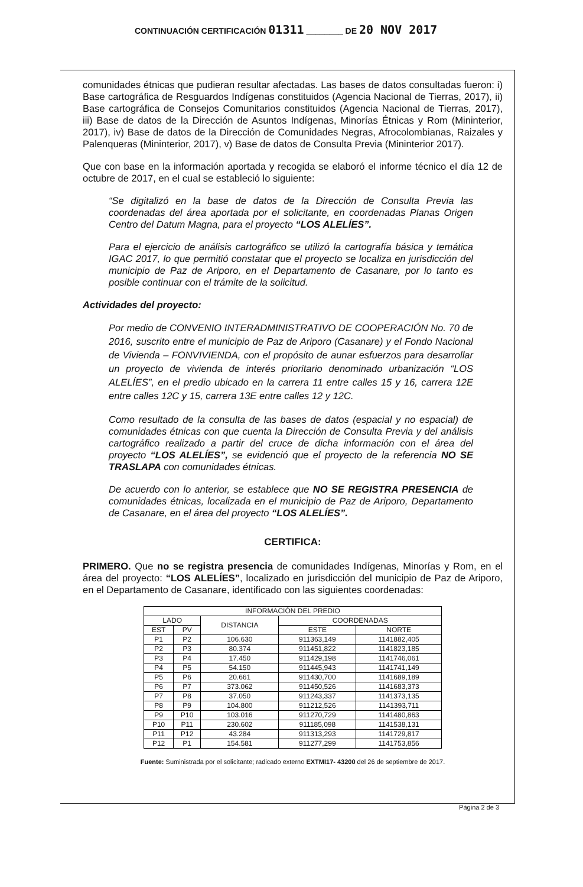CONTINUACIÓN CERTIFICACIÓN 01311 ________ DE 20 NOV 2017
comunidades étnicas que pudieran resultar afectadas. Las bases de datos consultadas fueron: i) Base cartográfica de Resguardos Indígenas constituidos (Agencia Nacional de Tierras, 2017), ii) Base cartográfica de Consejos Comunitarios constituidos (Agencia Nacional de Tierras, 2017), iii) Base de datos de la Dirección de Asuntos Indígenas, Minorías Étnicas y Rom (Mininterior, 2017), iv) Base de datos de la Dirección de Comunidades Negras, Afrocolombianas, Raizales y Palenqueras (Mininterior, 2017), v) Base de datos de Consulta Previa (Mininterior 2017).
Que con base en la información aportada y recogida se elaboró el informe técnico el día 12 de octubre de 2017, en el cual se estableció lo siguiente:
“Se digitalizó en la base de datos de la Dirección de Consulta Previa las coordenadas del área aportada por el solicitante, en coordenadas Planas Origen Centro del Datum Magna, para el proyecto “LOS ALELÍES”.
Para el ejercicio de análisis cartográfico se utilizó la cartografía básica y temática IGAC 2017, lo que permitió constatar que el proyecto se localiza en jurisdicción del municipio de Paz de Ariporo, en el Departamento de Casanare, por lo tanto es posible continuar con el trámite de la solicitud.
Actividades del proyecto:
Por medio de CONVENIO INTERADMINISTRATIVO DE COOPERACIÓN No. 70 de 2016, suscrito entre el municipio de Paz de Ariporo (Casanare) y el Fondo Nacional de Vivienda – FONVIVIENDA, con el propósito de aunar esfuerzos para desarrollar un proyecto de vivienda de interés prioritario denominado urbanización “LOS ALELÍES”, en el predio ubicado en la carrera 11 entre calles 15 y 16, carrera 12E entre calles 12C y 15, carrera 13E entre calles 12 y 12C.
Como resultado de la consulta de las bases de datos (espacial y no espacial) de comunidades étnicas con que cuenta la Dirección de Consulta Previa y del análisis cartográfico realizado a partir del cruce de dicha información con el área del proyecto “LOS ALELÍES”, se evidenció que el proyecto de la referencia NO SE TRASLAPA con comunidades étnicas.
De acuerdo con lo anterior, se establece que NO SE REGISTRA PRESENCIA de comunidades étnicas, localizada en el municipio de Paz de Ariporo, Departamento de Casanare, en el área del proyecto “LOS ALELÍES”.
CERTIFICA:
PRIMERO. Que no se registra presencia de comunidades Indígenas, Minorías y Rom, en el área del proyecto: “LOS ALELÍES”, localizado en jurisdicción del municipio de Paz de Ariporo, en el Departamento de Casanare, identificado con las siguientes coordenadas:
| INFORMACIÓN DEL PREDIO | | | | |
| --- | --- | --- | --- | --- |
| LADO | | DISTANCIA | COORDENADAS | |
| EST | PV | | ESTE | NORTE |
| P1 | P2 | 106.630 | 911363,149 | 1141882,405 |
| P2 | P3 | 80.374 | 911451,822 | 1141823,185 |
| P3 | P4 | 17.450 | 911429,198 | 1141746,061 |
| P4 | P5 | 54.150 | 911445,943 | 1141741,149 |
| P5 | P6 | 20.661 | 911430,700 | 1141689,189 |
| P6 | P7 | 373.062 | 911450,526 | 1141683,373 |
| P7 | P8 | 37.050 | 911243,337 | 1141373,135 |
| P8 | P9 | 104.800 | 911212,526 | 1141393,711 |
| P9 | P10 | 103.016 | 911270,729 | 1141480,863 |
| P10 | P11 | 230.602 | 911185,098 | 1141538,131 |
| P11 | P12 | 43.284 | 911313,293 | 1141729,817 |
| P12 | P1 | 154.581 | 911277,299 | 1141753,856 |
Fuente: Suministrada por el solicitante; radicado externo EXTMI17- 43200 del 26 de septiembre de 2017.
Página 2 de 3